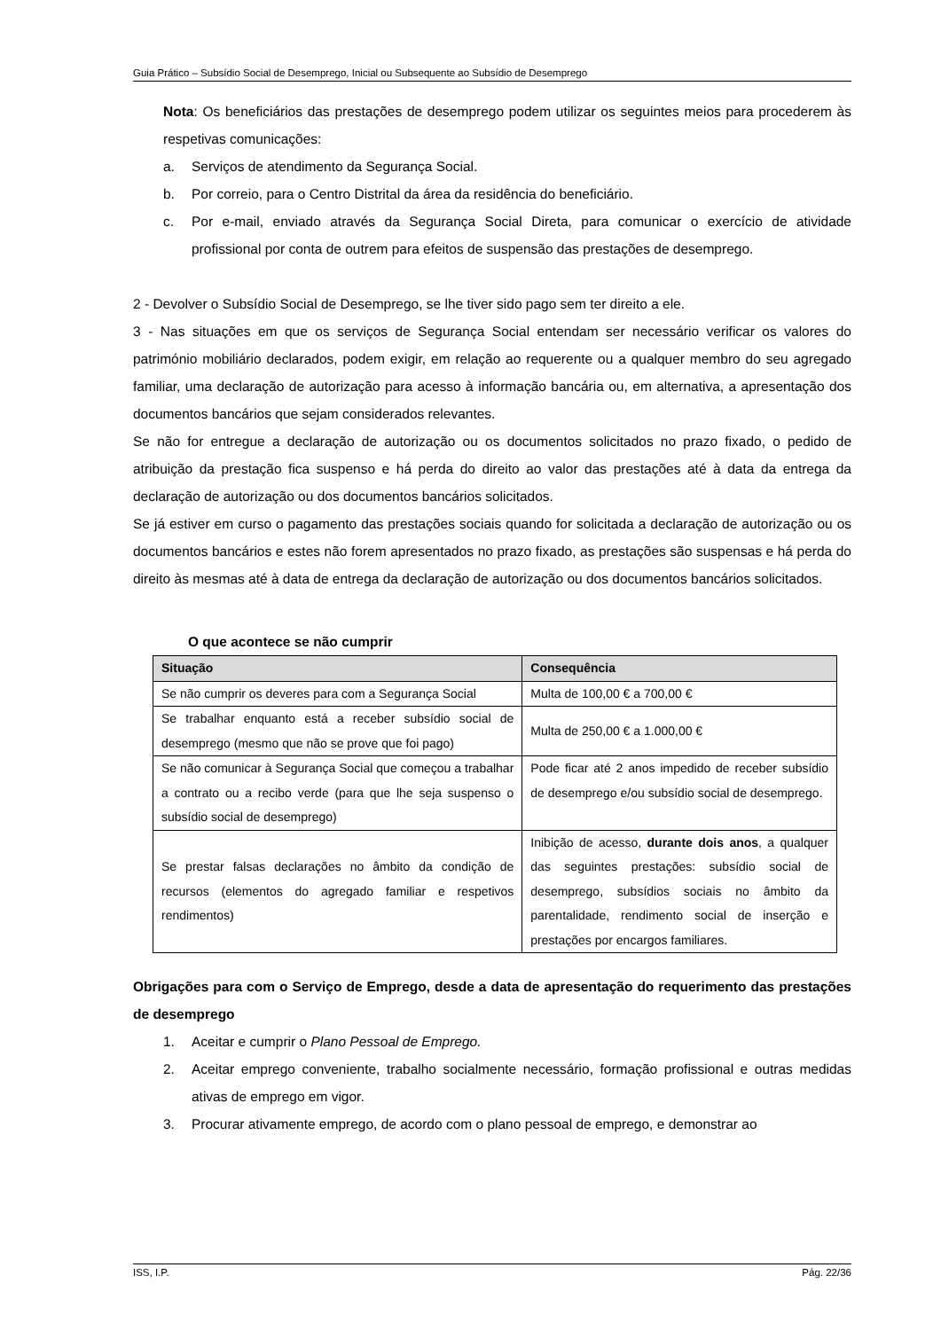Guia Prático – Subsídio Social de Desemprego, Inicial ou Subsequente ao Subsídio de Desemprego
Nota: Os beneficiários das prestações de desemprego podem utilizar os seguintes meios para procederem às respetivas comunicações:
a. Serviços de atendimento da Segurança Social.
b. Por correio, para o Centro Distrital da área da residência do beneficiário.
c. Por e-mail, enviado através da Segurança Social Direta, para comunicar o exercício de atividade profissional por conta de outrem para efeitos de suspensão das prestações de desemprego.
2 - Devolver o Subsídio Social de Desemprego, se lhe tiver sido pago sem ter direito a ele.
3 - Nas situações em que os serviços de Segurança Social entendam ser necessário verificar os valores do património mobiliário declarados, podem exigir, em relação ao requerente ou a qualquer membro do seu agregado familiar, uma declaração de autorização para acesso à informação bancária ou, em alternativa, a apresentação dos documentos bancários que sejam considerados relevantes.
Se não for entregue a declaração de autorização ou os documentos solicitados no prazo fixado, o pedido de atribuição da prestação fica suspenso e há perda do direito ao valor das prestações até à data da entrega da declaração de autorização ou dos documentos bancários solicitados.
Se já estiver em curso o pagamento das prestações sociais quando for solicitada a declaração de autorização ou os documentos bancários e estes não forem apresentados no prazo fixado, as prestações são suspensas e há perda do direito às mesmas até à data de entrega da declaração de autorização ou dos documentos bancários solicitados.
O que acontece se não cumprir
| Situação | Consequência |
| --- | --- |
| Se não cumprir os deveres para com a Segurança Social | Multa de 100,00 € a 700,00 € |
| Se trabalhar enquanto está a receber subsídio social de desemprego (mesmo que não se prove que foi pago) | Multa de 250,00 € a 1.000,00 € |
| Se não comunicar à Segurança Social que começou a trabalhar a contrato ou a recibo verde (para que lhe seja suspenso o subsídio social de desemprego) | Pode ficar até 2 anos impedido de receber subsídio de desemprego e/ou subsídio social de desemprego. |
| Se prestar falsas declarações no âmbito da condição de recursos (elementos do agregado familiar e respetivos rendimentos) | Inibição de acesso, durante dois anos , a qualquer das seguintes prestações: subsídio social de desemprego, subsídios sociais no âmbito da parentalidade, rendimento social de inserção e prestações por encargos familiares. |
Obrigações para com o Serviço de Emprego, desde a data de apresentação do requerimento das prestações de desemprego
1. Aceitar e cumprir o Plano Pessoal de Emprego.
2. Aceitar emprego conveniente, trabalho socialmente necessário, formação profissional e outras medidas ativas de emprego em vigor.
3. Procurar ativamente emprego, de acordo com o plano pessoal de emprego, e demonstrar ao
ISS, I.P. Pág. 22/36